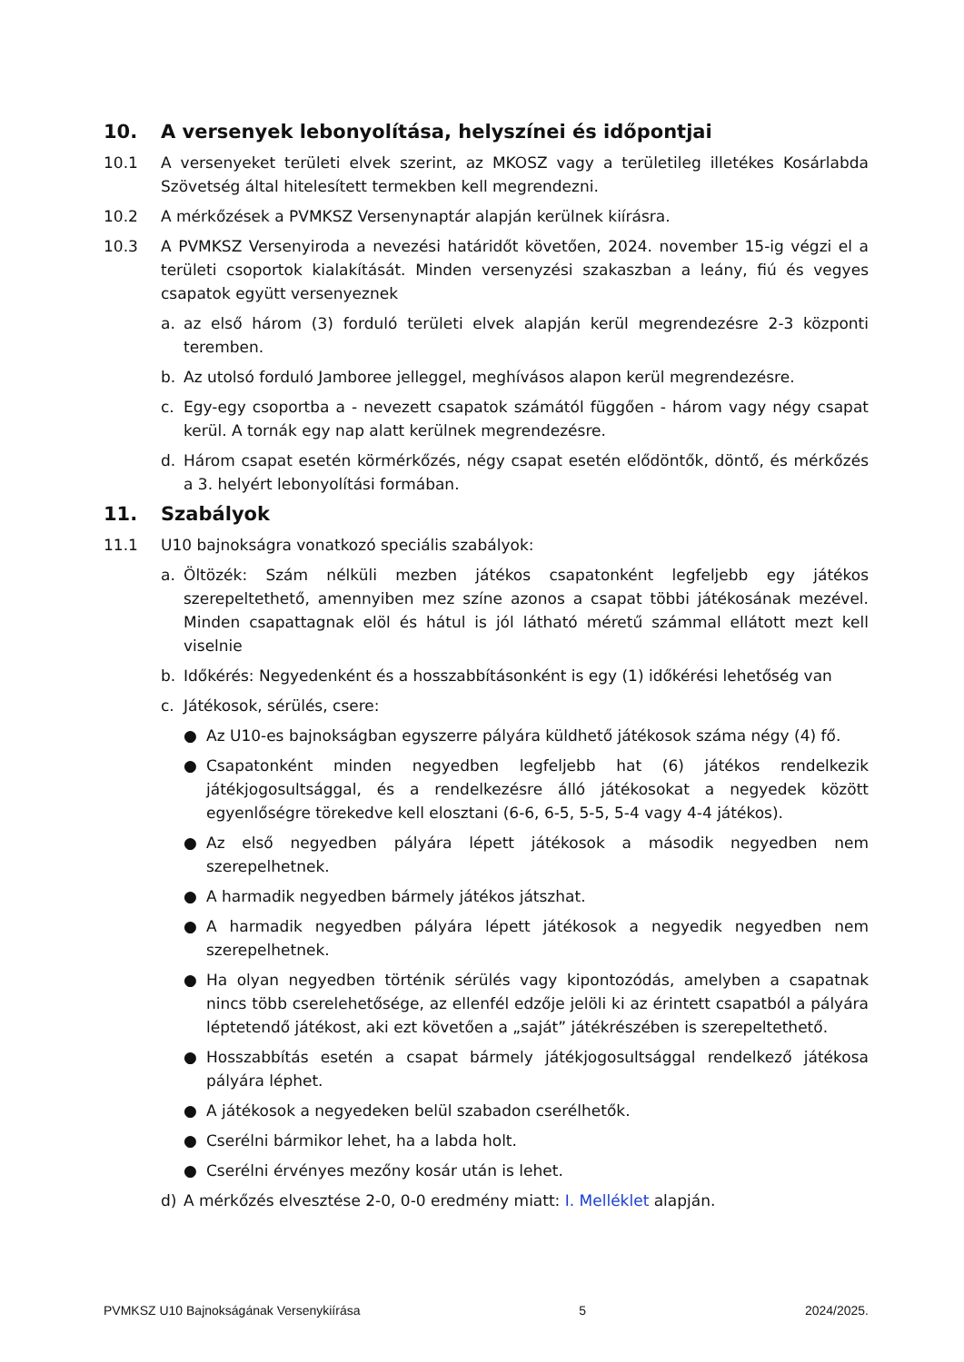10. A versenyek lebonyolítása, helyszínei és időpontjai
10.1 A versenyeket területi elvek szerint, az MKOSZ vagy a területileg illetékes Kosárlabda Szövetség által hitelesített termekben kell megrendezni.
10.2 A mérkőzések a PVMKSZ Versenynaptár alapján kerülnek kiírásra.
10.3 A PVMKSZ Versenyiroda a nevezési határidőt követően, 2024. november 15-ig végzi el a területi csoportok kialakítását. Minden versenyzési szakaszban a leány, fiú és vegyes csapatok együtt versenyeznek
a. az első három (3) forduló területi elvek alapján kerül megrendezésre 2-3 központi teremben.
b. Az utolsó forduló Jamboree jelleggel, meghívásos alapon kerül megrendezésre.
c. Egy-egy csoportba a - nevezett csapatok számától függően - három vagy négy csapat kerül. A tornák egy nap alatt kerülnek megrendezésre.
d. Három csapat esetén körmérkőzés, négy csapat esetén elődöntők, döntő, és mérkőzés a 3. helyért lebonyolítási formában.
11. Szabályok
11.1 U10 bajnokságra vonatkozó speciális szabályok:
a. Öltözék: Szám nélküli mezben játékos csapatonként legfeljebb egy játékos szerepeltethető, amennyiben mez színe azonos a csapat többi játékosának mezével. Minden csapattagnak elöl és hátul is jól látható méretű számmal ellátott mezt kell viselnie
b. Időkérés: Negyedenként és a hosszabbításonként is egy (1) időkérési lehetőség van
c. Játékosok, sérülés, csere:
● Az U10-es bajnokságban egyszerre pályára küldhető játékosok száma négy (4) fő.
● Csapatonként minden negyedben legfeljebb hat (6) játékos rendelkezik játékjogosultsággal, és a rendelkezésre álló játékosokat a negyedek között egyenlőségre törekedve kell elosztani (6-6, 6-5, 5-5, 5-4 vagy 4-4 játékos).
● Az első negyedben pályára lépett játékosok a második negyedben nem szerepelhetnek.
● A harmadik negyedben bármely játékos játszhat.
● A harmadik negyedben pályára lépett játékosok a negyedik negyedben nem szerepelhetnek.
● Ha olyan negyedben történik sérülés vagy kipontozódás, amelyben a csapatnak nincs több cserelehetősége, az ellenfél edzője jelöli ki az érintett csapatból a pályára léptetendő játékost, aki ezt követően a „saját” játékrészében is szerepeltethető.
● Hosszabbítás esetén a csapat bármely játékjogosultsággal rendelkező játékosa pályára léphet.
● A játékosok a negyedeken belül szabadon cserélhetők.
● Cserélni bármikor lehet, ha a labda holt.
● Cserélni érvényes mezőny kosár után is lehet.
d) A mérkőzés elvesztése 2-0, 0-0 eredmény miatt: I. Melléklet alapján.
PVMKSZ U10 Bajnokságának Versenykiírása 5 2024/2025.